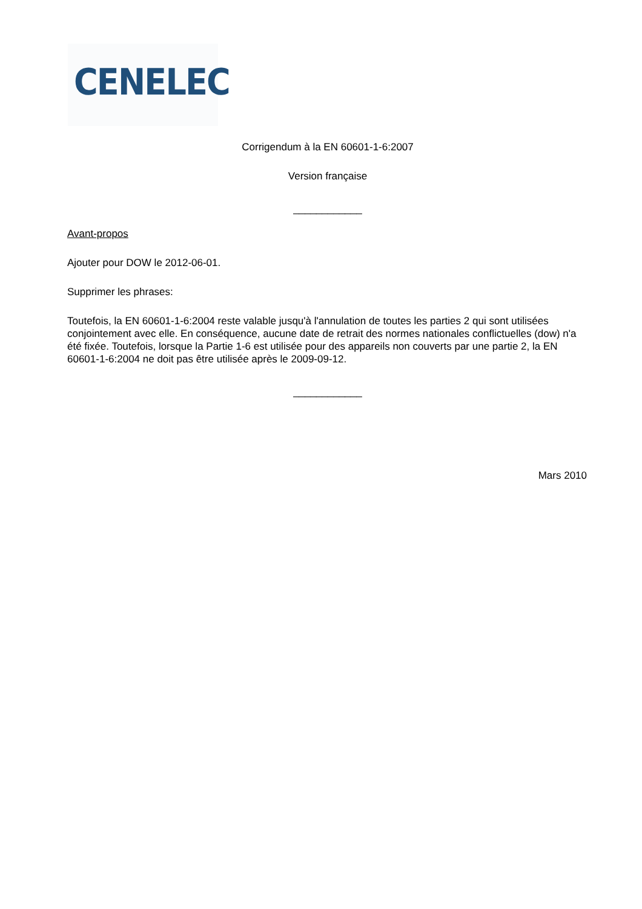CENELEC
Corrigendum à la EN 60601-1-6:2007
Version française
____________
Avant-propos
Ajouter pour DOW le 2012-06-01.
Supprimer les phrases:
Toutefois, la EN 60601-1-6:2004 reste valable jusqu'à l'annulation de toutes les parties 2 qui sont utilisées conjointement avec elle. En conséquence, aucune date de retrait des normes nationales conflictuelles (dow) n'a été fixée. Toutefois, lorsque la Partie 1-6 est utilisée pour des appareils non couverts par une partie 2, la EN 60601-1-6:2004 ne doit pas être utilisée après le 2009-09-12.
____________
Mars 2010